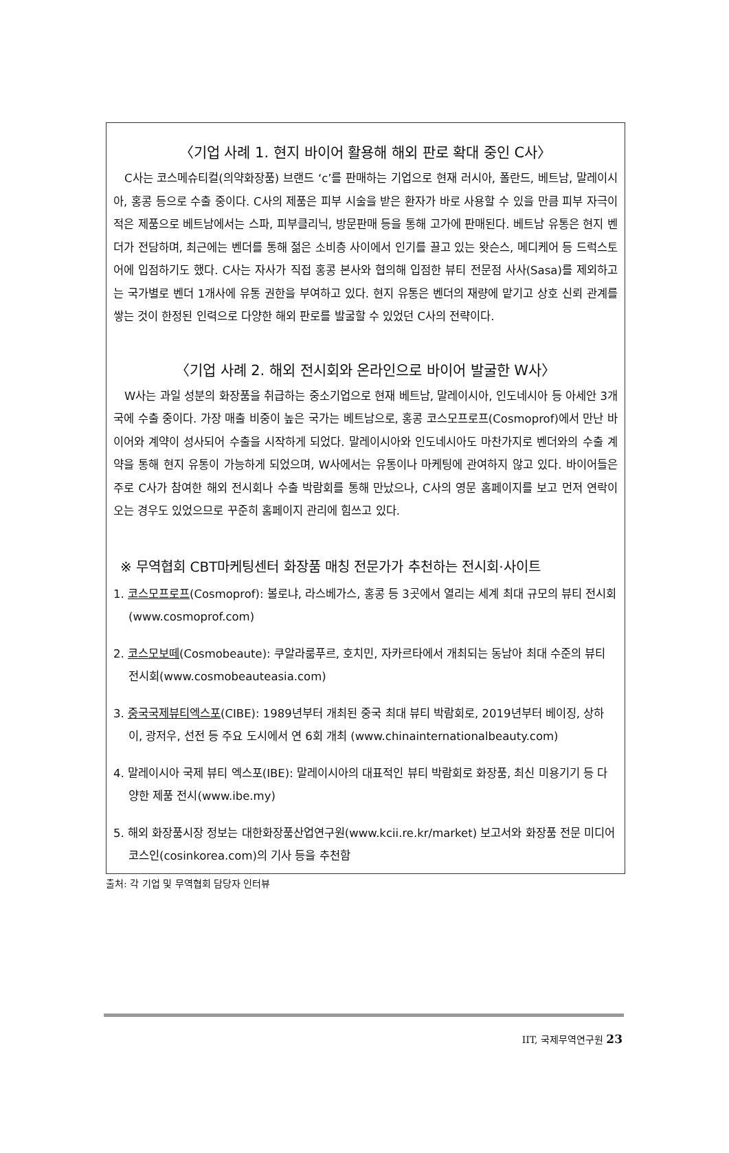〈기업 사례 1. 현지 바이어 활용해 해외 판로 확대 중인 C사〉
C사는 코스메슈티컬(의약화장품) 브랜드 ‘c’를 판매하는 기업으로 현재 러시아, 폴란드, 베트남, 말레이시아, 홍콩 등으로 수출 중이다. C사의 제품은 피부 시술을 받은 환자가 바로 사용할 수 있을 만큼 피부 자극이 적은 제품으로 베트남에서는 스파, 피부클리닉, 방문판매 등을 통해 고가에 판매된다. 베트남 유통은 현지 벤더가 전담하며, 최근에는 벤더를 통해 젊은 소비층 사이에서 인기를 끌고 있는 왓슨스, 메디케어 등 드럭스토어에 입점하기도 했다. C사는 자사가 직접 홍콩 본사와 협의해 입점한 뷰티 전문점 사사(Sasa)를 제외하고는 국가별로 벤더 1개사에 유통 권한을 부여하고 있다. 현지 유통은 벤더의 재량에 맡기고 상호 신뢰 관계를 쌓는 것이 한정된 인력으로 다양한 해외 판로를 발굴할 수 있었던 C사의 전략이다.
〈기업 사례 2. 해외 전시회와 온라인으로 바이어 발굴한 W사〉
W사는 과일 성분의 화장품을 취급하는 중소기업으로 현재 베트남, 말레이시아, 인도네시아 등 아세안 3개국에 수출 중이다. 가장 매출 비중이 높은 국가는 베트남으로, 홍콩 코스모프로프(Cosmoprof)에서 만난 바이어와 계약이 성사되어 수출을 시작하게 되었다. 말레이시아와 인도네시아도 마찬가지로 벤더와의 수출 계약을 통해 현지 유통이 가능하게 되었으며, W사에서는 유통이나 마케팅에 관여하지 않고 있다. 바이어들은 주로 C사가 참여한 해외 전시회나 수출 박람회를 통해 만났으나, C사의 영문 홈페이지를 보고 먼저 연락이 오는 경우도 있었으므로 꾸준히 홈페이지 관리에 힘쓰고 있다.
※ 무역협회 CBT마케팅센터 화장품 매칭 전문가가 추천하는 전시회·사이트
1. 코스모프로프(Cosmoprof): 볼로냐, 라스베가스, 홍콩 등 3곳에서 열리는 세계 최대 규모의 뷰티 전시회(www.cosmoprof.com)
2. 코스모보떼(Cosmobeaute): 쿠알라룸푸르, 호치민, 자카르타에서 개최되는 동남아 최대 수준의 뷰티 전시회(www.cosmobeauteasia.com)
3. 중국국제뷰티엑스포(CIBE): 1989년부터 개최된 중국 최대 뷰티 박람회로, 2019년부터 베이징, 상하이, 광저우, 선전 등 주요 도시에서 연 6회 개최 (www.chinainternationalbeauty.com)
4. 말레이시아 국제 뷰티 엑스포(IBE): 말레이시아의 대표적인 뷰티 박람회로 화장품, 최신 미용기기 등 다양한 제품 전시(www.ibe.my)
5. 해외 화장품시장 정보는 대한화장품산업연구원(www.kcii.re.kr/market) 보고서와 화장품 전문 미디어 코스인(cosinkorea.com)의 기사 등을 추천함
출처: 각 기업 및 무역협회 담당자 인터뷰
IIT, 국제무역연구원 23